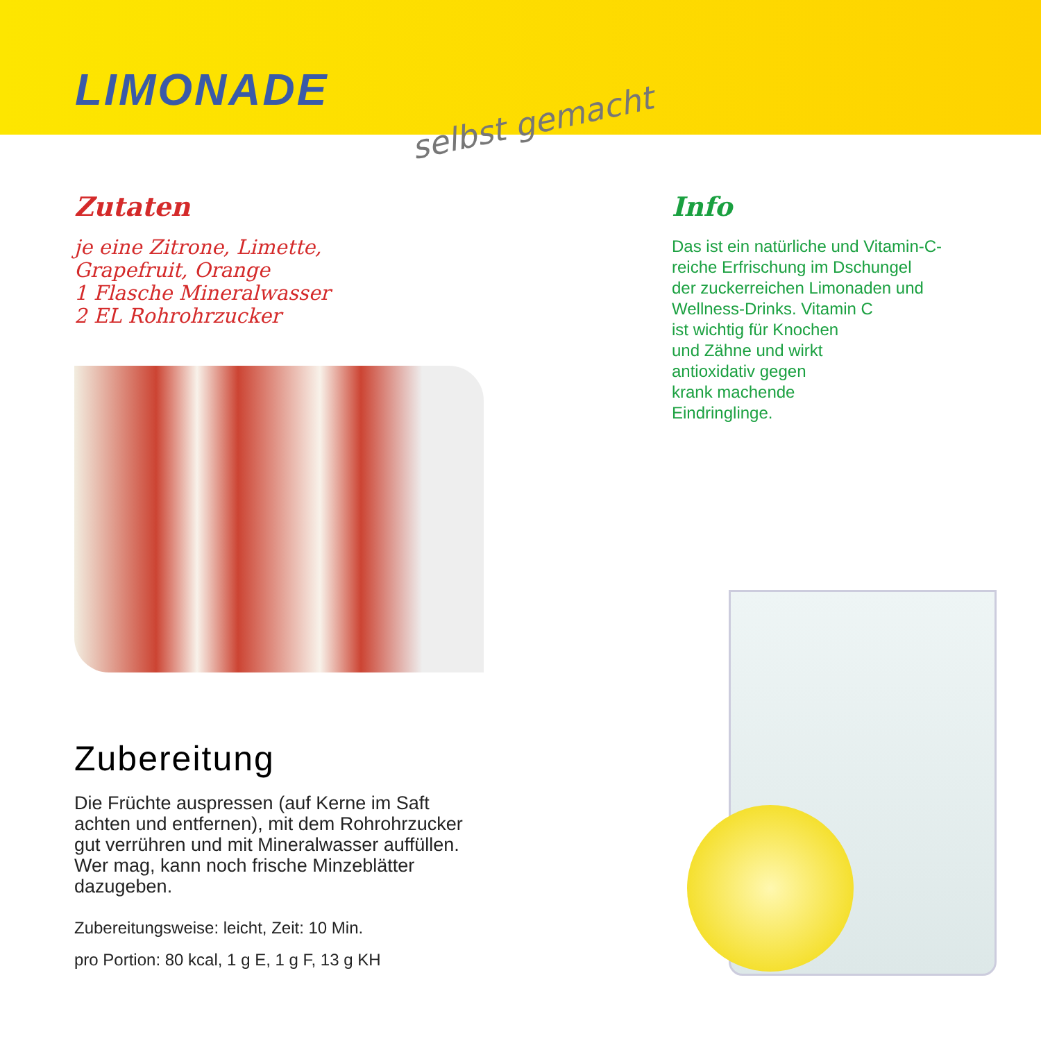LIMONADE
selbst gemacht
Zutaten
je eine Zitrone, Limette,
Grapefruit, Orange
1 Flasche Mineralwasser
2 EL Rohrohrzucker
Zubereitung
Die Früchte auspressen (auf Kerne im Saft achten und entfernen), mit dem Rohrohrzucker gut verrühren und mit Mineralwasser auffüllen. Wer mag, kann noch frische Minzeblätter dazugeben.
Zubereitungsweise: leicht, Zeit: 10 Min.
pro Portion: 80 kcal, 1 g E, 1 g F, 13 g KH
Info
Das ist ein natürliche und Vitamin-C-
reiche Erfrischung im Dschungel
der zuckerreichen Limonaden und
Wellness-Drinks. Vitamin C
ist wichtig für Knochen
und Zähne und wirkt
antioxidativ gegen
krank machende
Eindringlinge.